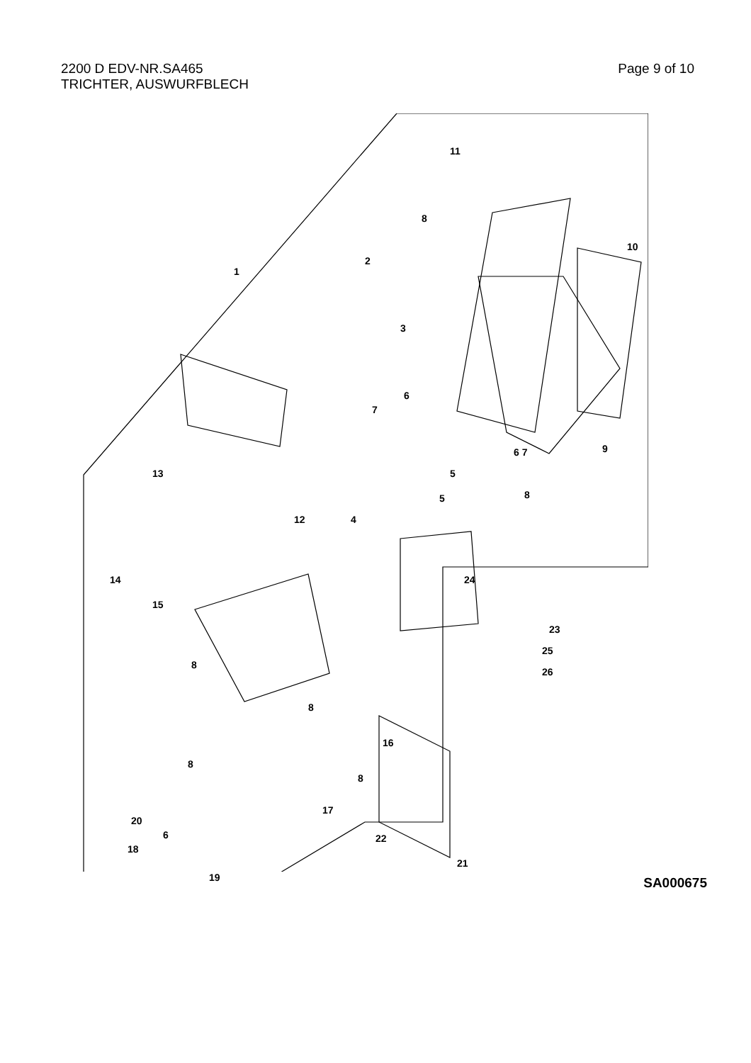2200 D EDV-NR.SA465
TRICHTER, AUSWURFBLECH
Page 9 of 10
11
8
10
2
1
3
6
7
9 6 7
5 13
8 5
4 12
14 24
15
23
25
26
8
8
16
8
8
17
20
6 22
18
21
19
SA000675